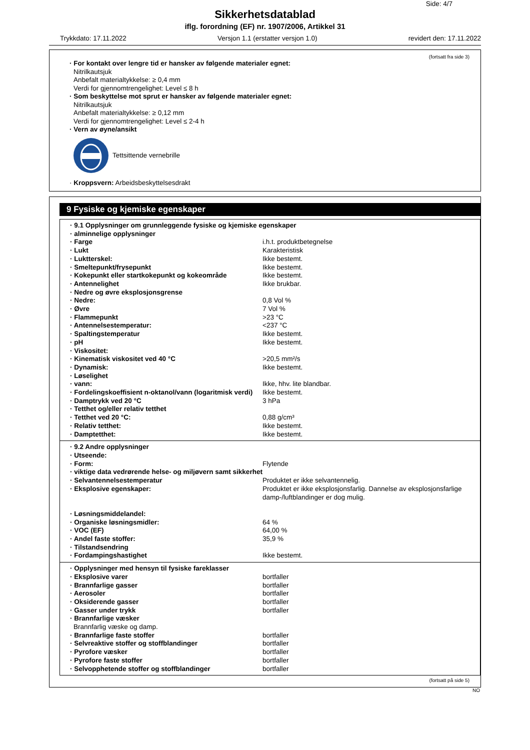Side: 4/7
Sikkerhetsdatablad
iflg. forordning (EF) nr. 1907/2006, Artikkel 31
Trykkdato: 17.11.2022 Versjon 1.1 (erstatter versjon 1.0) revidert den: 17.11.2022
(fortsatt fra side 3)
· For kontakt over lengre tid er hansker av følgende materialer egnet:
Nitrilkautsjuk
Anbefalt materialtykkelse: ≥ 0,4 mm
Verdi for gjennomtrengelighet: Level ≤ 8 h
· Som beskyttelse mot sprut er hansker av følgende materialer egnet:
Nitrilkautsjuk
Anbefalt materialtykkelse: ≥ 0,12 mm
Verdi for gjennomtrengelighet: Level ≤ 2-4 h
· Vern av øyne/ansikt
Tettsittende vernebrille
· Kroppsvern: Arbeidsbeskyttelsesdrakt
9 Fysiske og kjemiske egenskaper
| · 9.1 Opplysninger om grunnleggende fysiske og kjemiske egenskaper | |
| · alminnelige opplysninger | |
| · Farge | i.h.t. produktbetegnelse |
| · Lukt | Karakteristisk |
| · Luktterskel: | Ikke bestemt. |
| · Smeltepunkt/frysepunkt | Ikke bestemt. |
| · Kokepunkt eller startkokepunkt og kokeområde | Ikke bestemt. |
| · Antennelighet | Ikke brukbar. |
| · Nedre og øvre eksplosjonsgrense | |
| · Nedre: | 0,8 Vol % |
| · Øvre | 7 Vol % |
| · Flammepunkt | >23 °C |
| · Antennelsestemperatur: | <237 °C |
| · Spaltingstemperatur | Ikke bestemt. |
| · pH | Ikke bestemt. |
| · Viskositet: | |
| · Kinematisk viskositet ved 40 °C | >20,5 mm²/s |
| · Dynamisk: | Ikke bestemt. |
| · Løselighet | |
| · vann: | Ikke, hhv. lite blandbar. |
| · Fordelingskoeffisient n-oktanol/vann (logaritmisk verdi) | Ikke bestemt. |
| · Damptrykk ved 20 °C | 3 hPa |
| · Tetthet og/eller relativ tetthet | |
| · Tetthet ved 20 °C: | 0,88 g/cm³ |
| · Relativ tetthet: | Ikke bestemt. |
| · Damptetthet: | Ikke bestemt. |
| · 9.2 Andre opplysninger | |
| · Utseende: | |
| · Form: | Flytende |
| · viktige data vedrørende helse- og miljøvern samt sikkerhet | |
| · Selvantennelsestemperatur | Produktet er ikke selvantennelig. |
| · Eksplosive egenskaper: | Produktet er ikke eksplosjonsfarlig. Dannelse av eksplosjonsfarlige damp-/luftblandinger er dog mulig. |
| · Løsningsmiddelandel: | |
| · Organiske løsningsmidler: | 64 % |
| · VOC (EF) | 64,00 % |
| · Andel faste stoffer: | 35,9 % |
| · Tilstandsendring | |
| · Fordampingshastighet | Ikke bestemt. |
| · Opplysninger med hensyn til fysiske fareklasser | |
| · Eksplosive varer | bortfaller |
| · Brannfarlige gasser | bortfaller |
| · Aerosoler | bortfaller |
| · Oksiderende gasser | bortfaller |
| · Gasser under trykk | bortfaller |
| · Brannfarlige væsker | |
| Brannfarlig væske og damp. | |
| · Brannfarlige faste stoffer | bortfaller |
| · Selvreaktive stoffer og stoffblandinger | bortfaller |
| · Pyrofore væsker | bortfaller |
| · Pyrofore faste stoffer | bortfaller |
| · Selvopphetende stoffer og stoffblandinger | bortfaller |
(fortsatt på side 5)
NO